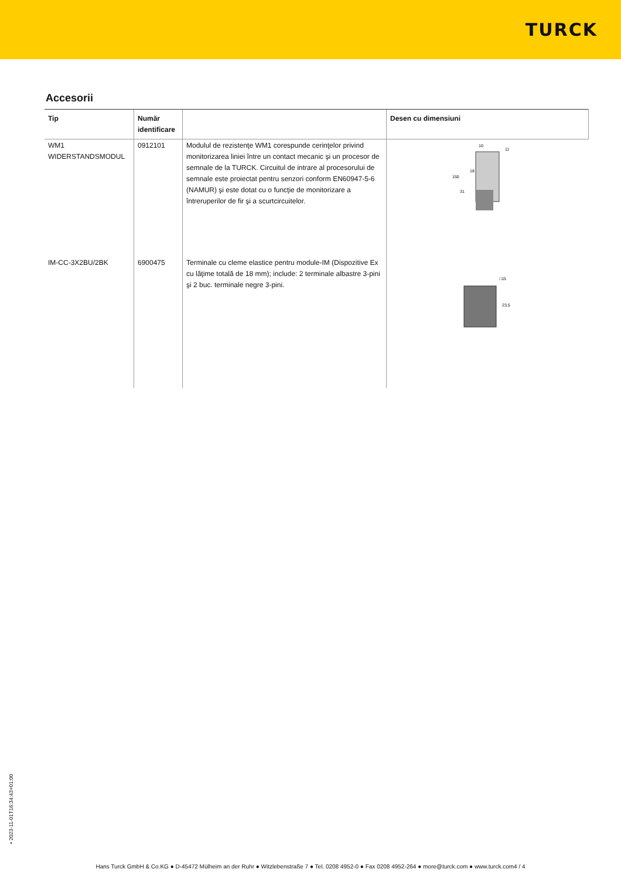TURCK
Accesorii
| Tip | Număr identificare | | Desen cu dimensiuni |
| --- | --- | --- | --- |
| WM1 WIDERSTANDSMODUL | 0912101 | Modulul de rezistenţe WM1 corespunde cerinţelor privind monitorizarea liniei între un contact mecanic şi un procesor de semnale de la TURCK. Circuitul de intrare al procesorului de semnale este proiectat pentru senzori conform EN60947-5-6 (NAMUR) şi este dotat cu o funcţie de monitorizare a întreruperilor de fir şi a scurtcircuitelor. | 150 18 31 10 11 |
| IM-CC-3X2BU/2BK | 6900475 | Terminale cu cleme elastice pentru module-IM (Dispozitive Ex cu lăţime totală de 18 mm); include: 2 terminale albastre 3-pini şi 2 buc. terminale negre 3-pini. | □15 23,5 |
• 2023-11-01T16:34:43+01:00
Hans Turck GmbH & Co.KG ● D-45472 Mülheim an der Ruhr ● Witzlebenstraße 7 ● Tel. 0208 4952-0 ● Fax 0208 4952-264 ● more@turck.com ● www.turck.com4 / 4